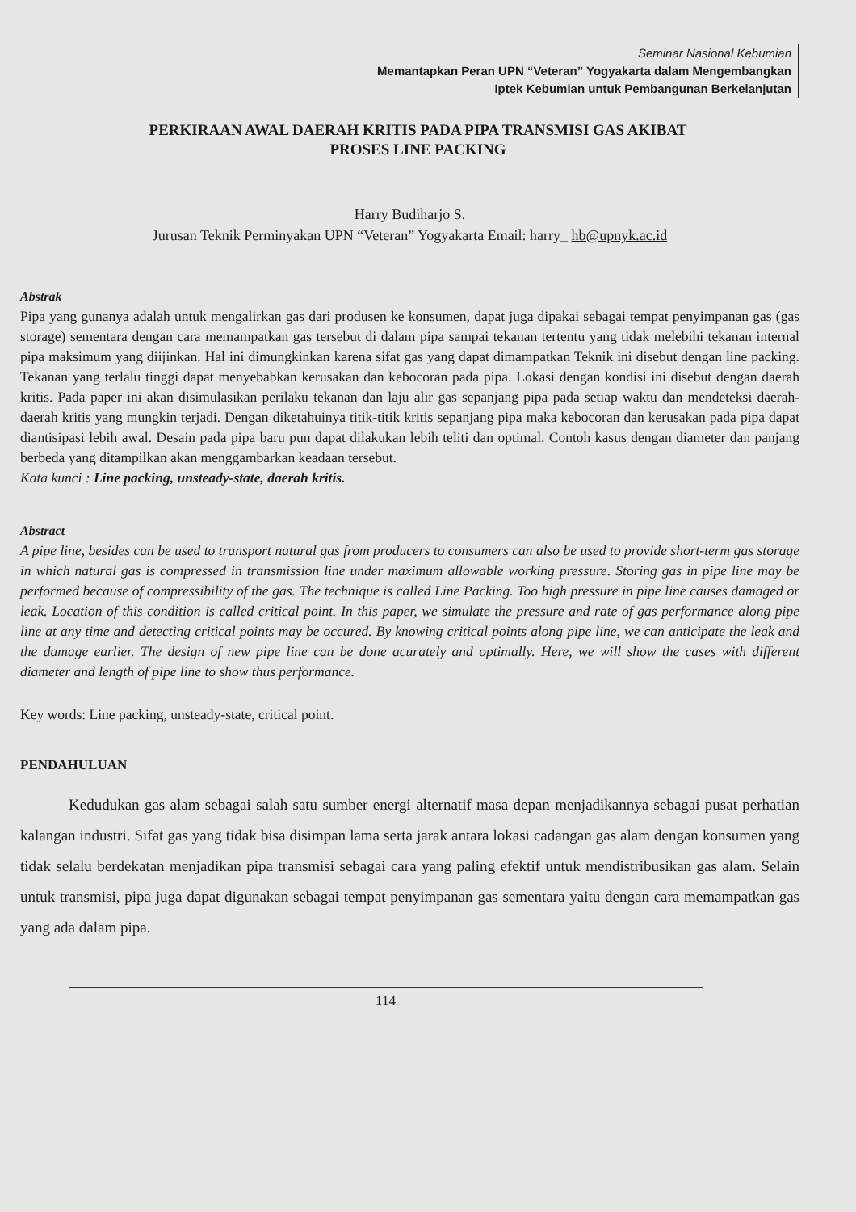Seminar Nasional Kebumian
Memantapkan Peran UPN “Veteran” Yogyakarta dalam Mengembangkan
Iptek Kebumian untuk Pembangunan Berkelanjutan
PERKIRAAN AWAL DAERAH KRITIS PADA PIPA TRANSMISI GAS AKIBAT
PROSES LINE PACKING
Harry Budiharjo S.
Jurusan Teknik Perminyakan UPN “Veteran” Yogyakarta Email: harry_ hb@upnyk.ac.id
Abstrak
Pipa yang gunanya adalah untuk mengalirkan gas dari produsen ke konsumen, dapat juga dipakai sebagai tempat penyimpanan gas (gas storage) sementara dengan cara memampatkan gas tersebut di dalam pipa sampai tekanan tertentu yang tidak melebihi tekanan internal pipa maksimum yang diijinkan. Hal ini dimungkinkan karena sifat gas yang dapat dimampatkan Teknik ini disebut dengan line packing. Tekanan yang terlalu tinggi dapat menyebabkan kerusakan dan kebocoran pada pipa. Lokasi dengan kondisi ini disebut dengan daerah kritis. Pada paper ini akan disimulasikan perilaku tekanan dan laju alir gas sepanjang pipa pada setiap waktu dan mendeteksi daerah-daerah kritis yang mungkin terjadi. Dengan diketahuinya titik-titik kritis sepanjang pipa maka kebocoran dan kerusakan pada pipa dapat diantisipasi lebih awal. Desain pada pipa baru pun dapat dilakukan lebih teliti dan optimal. Contoh kasus dengan diameter dan panjang berbeda yang ditampilkan akan menggambarkan keadaan tersebut.
Kata kunci : Line packing, unsteady-state, daerah kritis.
Abstract
A pipe line, besides can be used to transport natural gas from producers to consumers can also be used to provide short-term gas storage in which natural gas is compressed in transmission line under maximum allowable working pressure. Storing gas in pipe line may be performed because of compressibility of the gas. The technique is called Line Packing. Too high pressure in pipe line causes damaged or leak. Location of this condition is called critical point. In this paper, we simulate the pressure and rate of gas performance along pipe line at any time and detecting critical points may be occured. By knowing critical points along pipe line, we can anticipate the leak and the damage earlier. The design of new pipe line can be done acurately and optimally. Here, we will show the cases with different diameter and length of pipe line to show thus performance.
Key words: Line packing, unsteady-state, critical point.
PENDAHULUAN
Kedudukan gas alam sebagai salah satu sumber energi alternatif masa depan menjadikannya sebagai pusat perhatian kalangan industri. Sifat gas yang tidak bisa disimpan lama serta jarak antara lokasi cadangan gas alam dengan konsumen yang tidak selalu berdekatan menjadikan pipa transmisi sebagai cara yang paling efektif untuk mendistribusikan gas alam. Selain untuk transmisi, pipa juga dapat digunakan sebagai tempat penyimpanan gas sementara yaitu dengan cara memampatkan gas yang ada dalam pipa.
114